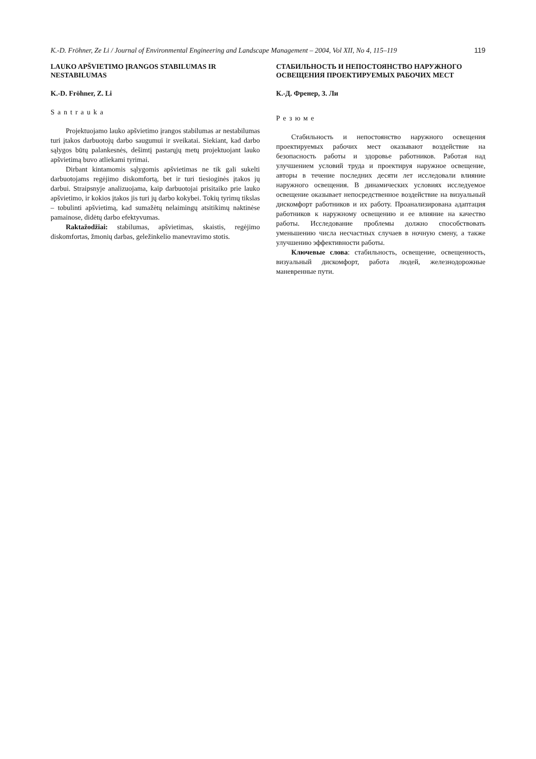K.-D. Fröhner, Ze Li / Journal of Environmental Engineering and Landscape Management – 2004, Vol XII, No 4, 115–119 119
LAUKO APŠVIETIMO ĮRANGOS STABILUMAS IR NESTABILUMAS
K.-D. Fröhner, Z. Li
Santrauka
Projektuojamo lauko apšvietimo įrangos stabilumas ar nestabilumas turi įtakos darbuotojų darbo saugumui ir sveikatai. Siekiant, kad darbo sąlygos būtų palankesnės, dešimtį pastarųjų metų projektuojant lauko apšvietimą buvo atliekami tyrimai.
Dirbant kintamomis sąlygomis apšvietimas ne tik gali sukelti darbuotojams regėjimo diskomfortą, bet ir turi tiesioginės įtakos jų darbui. Straipsnyje analizuojama, kaip darbuotojai prisitaiko prie lauko apšvietimo, ir kokios įtakos jis turi jų darbo kokybei. Tokių tyrimų tikslas – tobulinti apšvietimą, kad sumažėtų nelaimingų atsitikimų naktinėse pamainose, didėtų darbo efektyvumas.
Raktažodžiai: stabilumas, apšvietimas, skaistis, regėjimo diskomfortas, žmonių darbas, geležinkelio manevravimo stotis.
СТАБИЛЬНОСТЬ И НЕПОСТОЯНСТВО НАРУЖНОГО ОСВЕЩЕНИЯ ПРОЕКТИРУЕМЫХ РАБОЧИХ МЕСТ
К.-Д. Френер, З. Ли
Резюме
Стабильность и непостоянство наружного освещения проектируемых рабочих мест оказывают воздействие на безопасность работы и здоровье работников. Работая над улучшением условий труда и проектируя наружное освещение, авторы в течение последних десяти лет исследовали влияние наружного освещения. В динамических условиях исследуемое освещение оказывает непосредственное воздействие на визуальный дискомфорт работников и их работу. Проанализирована адаптация работников к наружному освещению и ее влияние на качество работы. Исследование проблемы должно способствовать уменьшению числа несчастных случаев в ночную смену, а также улучшению эффективности работы.
Ключевые слова: стабильность, освещение, освещенность, визуальный дискомфорт, работа людей, железнодорожные маневренные пути.